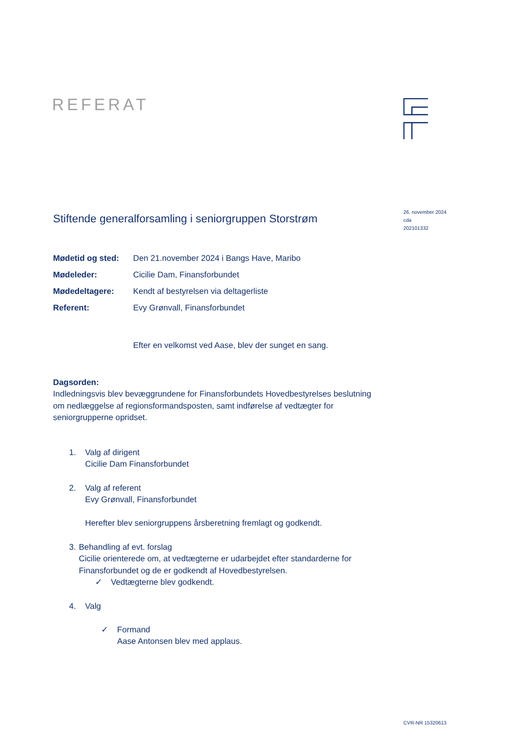REFERAT
26. november 2024
cda
202101332
Stiftende generalforsamling i seniorgruppen Storstrøm
| Mødetid og sted: | Den 21.november 2024 i Bangs Have, Maribo |
| Mødeleder: | Cicilie Dam, Finansforbundet |
| Mødedeltagere: | Kendt af bestyrelsen via deltagerliste |
| Referent: | Evy Grønvall, Finansforbundet |
Efter en velkomst ved Aase, blev der sunget en sang.
Dagsorden:
Indledningsvis blev bevæggrundene for Finansforbundets Hovedbestyrelses beslutning om nedlæggelse af regionsformandsposten, samt indførelse af vedtægter for seniorgrupperne opridset.
1. Valg af dirigent
Cicilie Dam Finansforbundet
2. Valg af referent
Evy Grønvall, Finansforbundet
Herefter blev seniorgruppens årsberetning fremlagt og godkendt.
3. Behandling af evt. forslag
Cicilie orienterede om, at vedtægterne er udarbejdet efter standarderne for Finansforbundet og de er godkendt af Hovedbestyrelsen.
✓ Vedtægterne blev godkendt.
4. Valg
✓ Formand
Aase Antonsen blev med applaus.
CVR-NR 15320613